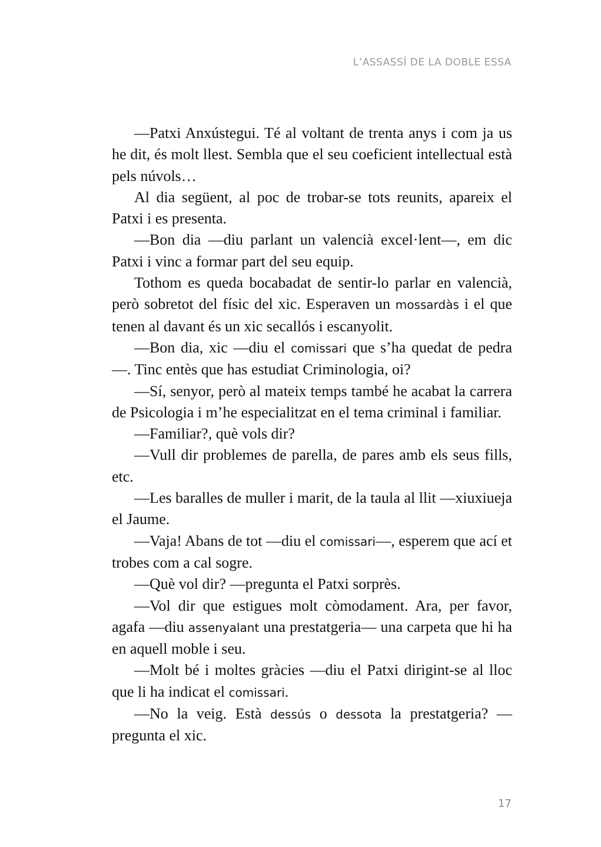L’ASSASSÍ DE LA DOBLE ESSA
—Patxi Anxústegui. Té al voltant de trenta anys i com ja us he dit, és molt llest. Sembla que el seu coeficient intellectual està pels núvols…
Al dia següent, al poc de trobar-se tots reunits, apareix el Patxi i es presenta.
—Bon dia —diu parlant un valencià excel·lent—, em dic Patxi i vinc a formar part del seu equip.
Tothom es queda bocabadat de sentir-lo parlar en valencià, però sobretot del físic del xic. Esperaven un mossardàs i el que tenen al davant és un xic secallós i escanyolit.
—Bon dia, xic —diu el comissari que s’ha quedat de pedra—. Tinc entès que has estudiat Criminologia, oi?
—Sí, senyor, però al mateix temps també he acabat la carrera de Psicologia i m’he especialitzat en el tema criminal i familiar.
—Familiar?, què vols dir?
—Vull dir problemes de parella, de pares amb els seus fills, etc.
—Les baralles de muller i marit, de la taula al llit —xiuxiueja el Jaume.
—Vaja! Abans de tot —diu el comissari—, esperem que ací et trobes com a cal sogre.
—Què vol dir? —pregunta el Patxi sorprès.
—Vol dir que estigues molt còmodament. Ara, per favor, agafa —diu assenyalant una prestatgeria— una carpeta que hi ha en aquell moble i seu.
—Molt bé i moltes gràcies —diu el Patxi dirigint-se al lloc que li ha indicat el comissari.
—No la veig. Està dessús o dessota la prestatgeria? —pregunta el xic.
17